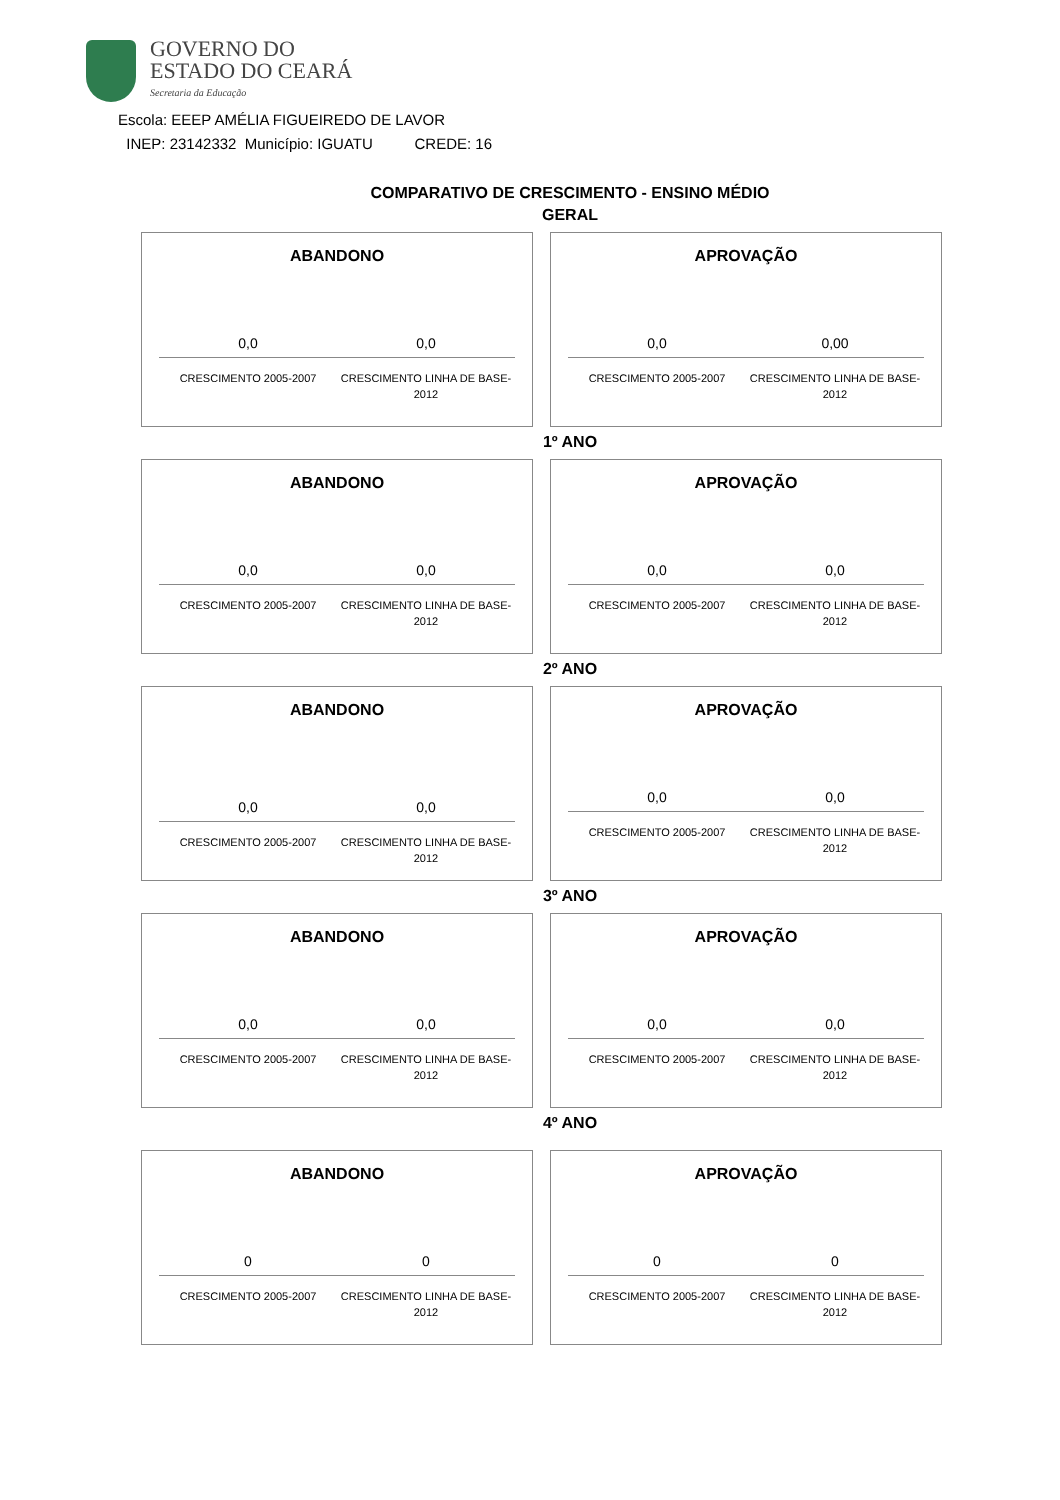GOVERNO DO
ESTADO DO CEARÁ
Secretaria da Educação
Escola: EEEP AMÉLIA FIGUEIREDO DE LAVOR
INEP: 23142332 Município: IGUATU CREDE: 16
COMPARATIVO DE CRESCIMENTO - ENSINO MÉDIO
GERAL
ABANDONO
0,0 0,0
CRESCIMENTO 2005-2007 CRESCIMENTO LINHA DE BASE-2012
APROVAÇÃO
0,0 0,00
CRESCIMENTO 2005-2007 CRESCIMENTO LINHA DE BASE-2012
1º ANO
ABANDONO
0,0 0,0
CRESCIMENTO 2005-2007 CRESCIMENTO LINHA DE BASE-2012
APROVAÇÃO
0,0 0,0
CRESCIMENTO 2005-2007 CRESCIMENTO LINHA DE BASE-2012
2º ANO
ABANDONO
0,0 0,0
CRESCIMENTO 2005-2007 CRESCIMENTO LINHA DE BASE-2012
APROVAÇÃO
0,0 0,0
CRESCIMENTO 2005-2007 CRESCIMENTO LINHA DE BASE-2012
3º ANO
ABANDONO
0,0 0,0
CRESCIMENTO 2005-2007 CRESCIMENTO LINHA DE BASE-2012
APROVAÇÃO
0,0 0,0
CRESCIMENTO 2005-2007 CRESCIMENTO LINHA DE BASE-2012
4º ANO
ABANDONO
0 0
CRESCIMENTO 2005-2007 CRESCIMENTO LINHA DE BASE-2012
APROVAÇÃO
0 0
CRESCIMENTO 2005-2007 CRESCIMENTO LINHA DE BASE-2012